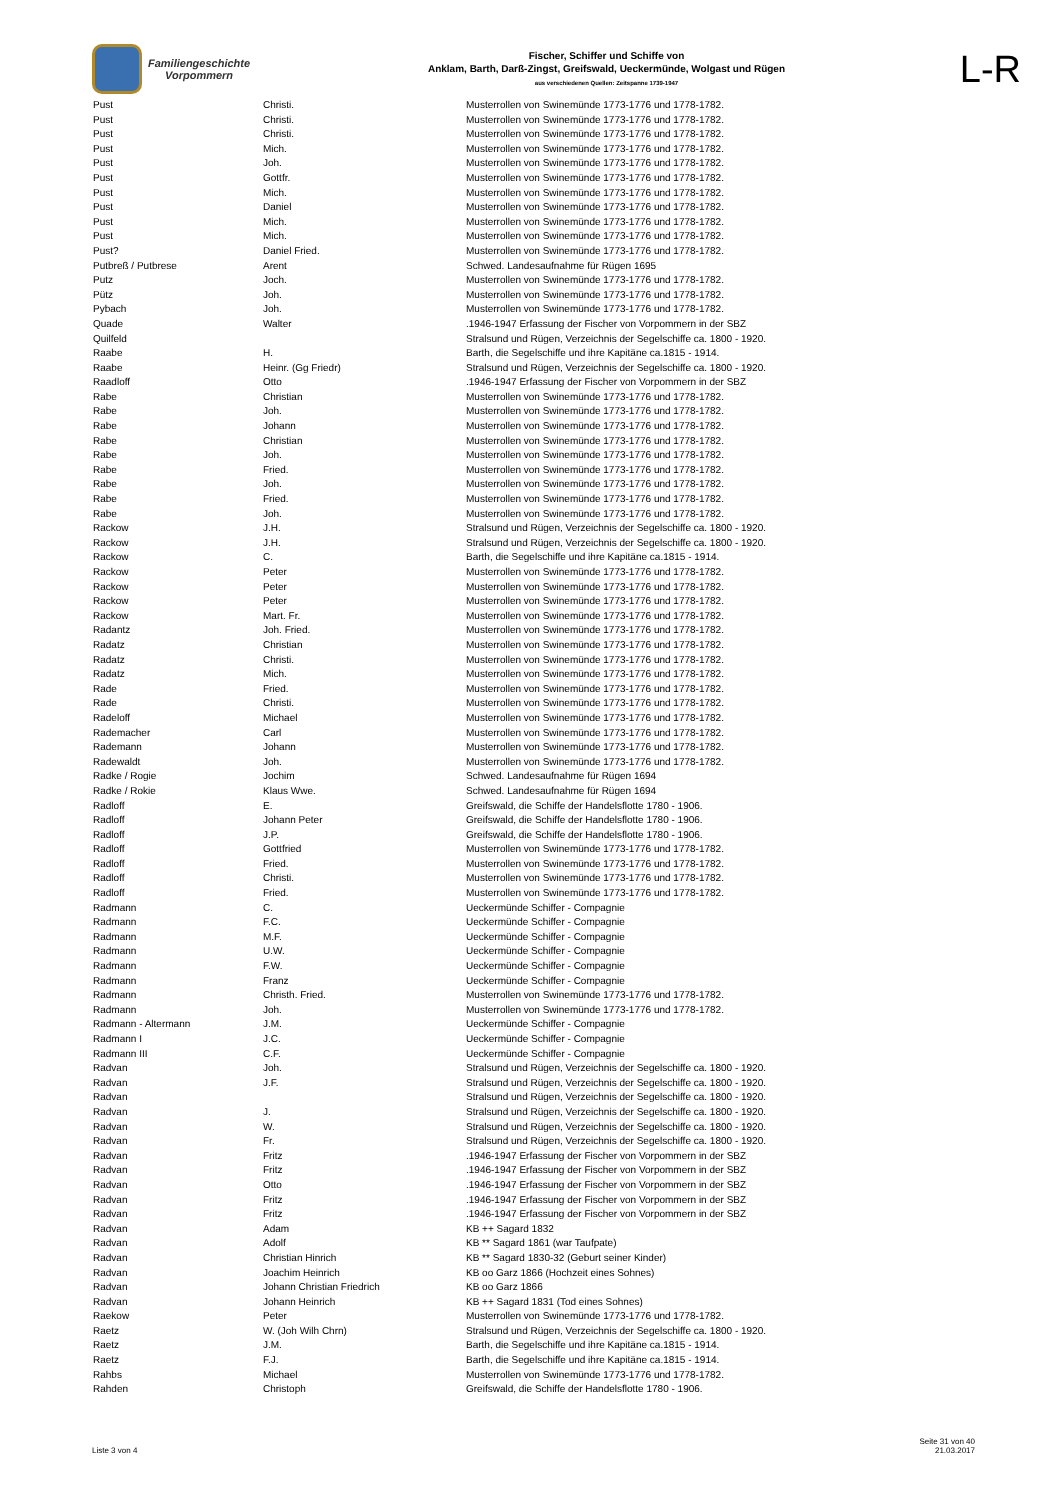Familiengeschichte
Vorpommern
Fischer, Schiffer und Schiffe von
Anklam, Barth, Darß-Zingst, Greifswald, Ueckermünde, Wolgast und Rügen
aus verschiedenen Quellen: Zeitspanne 1739-1947
L-R
| Pust | Christi. | Musterrollen von Swinemünde 1773-1776 und 1778-1782. |
| Pust | Christi. | Musterrollen von Swinemünde 1773-1776 und 1778-1782. |
| Pust | Christi. | Musterrollen von Swinemünde 1773-1776 und 1778-1782. |
| Pust | Mich. | Musterrollen von Swinemünde 1773-1776 und 1778-1782. |
| Pust | Joh. | Musterrollen von Swinemünde 1773-1776 und 1778-1782. |
| Pust | Gottfr. | Musterrollen von Swinemünde 1773-1776 und 1778-1782. |
| Pust | Mich. | Musterrollen von Swinemünde 1773-1776 und 1778-1782. |
| Pust | Daniel | Musterrollen von Swinemünde 1773-1776 und 1778-1782. |
| Pust | Mich. | Musterrollen von Swinemünde 1773-1776 und 1778-1782. |
| Pust | Mich. | Musterrollen von Swinemünde 1773-1776 und 1778-1782. |
| Pust? | Daniel Fried. | Musterrollen von Swinemünde 1773-1776 und 1778-1782. |
| Putbreß / Putbrese | Arent | Schwed. Landesaufnahme für Rügen 1695 |
| Putz | Joch. | Musterrollen von Swinemünde 1773-1776 und 1778-1782. |
| Pütz | Joh. | Musterrollen von Swinemünde 1773-1776 und 1778-1782. |
| Pybach | Joh. | Musterrollen von Swinemünde 1773-1776 und 1778-1782. |
| Quade | Walter | .1946-1947 Erfassung der Fischer von Vorpommern in der SBZ |
| Quilfeld | | Stralsund und Rügen, Verzeichnis der Segelschiffe ca. 1800 - 1920. |
| Raabe | H. | Barth, die Segelschiffe und ihre Kapitäne ca.1815 - 1914. |
| Raabe | Heinr. (Gg Friedr) | Stralsund und Rügen, Verzeichnis der Segelschiffe ca. 1800 - 1920. |
| Raadloff | Otto | .1946-1947 Erfassung der Fischer von Vorpommern in der SBZ |
| Rabe | Christian | Musterrollen von Swinemünde 1773-1776 und 1778-1782. |
| Rabe | Joh. | Musterrollen von Swinemünde 1773-1776 und 1778-1782. |
| Rabe | Johann | Musterrollen von Swinemünde 1773-1776 und 1778-1782. |
| Rabe | Christian | Musterrollen von Swinemünde 1773-1776 und 1778-1782. |
| Rabe | Joh. | Musterrollen von Swinemünde 1773-1776 und 1778-1782. |
| Rabe | Fried. | Musterrollen von Swinemünde 1773-1776 und 1778-1782. |
| Rabe | Joh. | Musterrollen von Swinemünde 1773-1776 und 1778-1782. |
| Rabe | Fried. | Musterrollen von Swinemünde 1773-1776 und 1778-1782. |
| Rabe | Joh. | Musterrollen von Swinemünde 1773-1776 und 1778-1782. |
| Rackow | J.H. | Stralsund und Rügen, Verzeichnis der Segelschiffe ca. 1800 - 1920. |
| Rackow | J.H. | Stralsund und Rügen, Verzeichnis der Segelschiffe ca. 1800 - 1920. |
| Rackow | C. | Barth, die Segelschiffe und ihre Kapitäne ca.1815 - 1914. |
| Rackow | Peter | Musterrollen von Swinemünde 1773-1776 und 1778-1782. |
| Rackow | Peter | Musterrollen von Swinemünde 1773-1776 und 1778-1782. |
| Rackow | Peter | Musterrollen von Swinemünde 1773-1776 und 1778-1782. |
| Rackow | Mart. Fr. | Musterrollen von Swinemünde 1773-1776 und 1778-1782. |
| Radantz | Joh. Fried. | Musterrollen von Swinemünde 1773-1776 und 1778-1782. |
| Radatz | Christian | Musterrollen von Swinemünde 1773-1776 und 1778-1782. |
| Radatz | Christi. | Musterrollen von Swinemünde 1773-1776 und 1778-1782. |
| Radatz | Mich. | Musterrollen von Swinemünde 1773-1776 und 1778-1782. |
| Rade | Fried. | Musterrollen von Swinemünde 1773-1776 und 1778-1782. |
| Rade | Christi. | Musterrollen von Swinemünde 1773-1776 und 1778-1782. |
| Radeloff | Michael | Musterrollen von Swinemünde 1773-1776 und 1778-1782. |
| Rademacher | Carl | Musterrollen von Swinemünde 1773-1776 und 1778-1782. |
| Rademann | Johann | Musterrollen von Swinemünde 1773-1776 und 1778-1782. |
| Radewaldt | Joh. | Musterrollen von Swinemünde 1773-1776 und 1778-1782. |
| Radke / Rogie | Jochim | Schwed. Landesaufnahme für Rügen 1694 |
| Radke / Rokie | Klaus Wwe. | Schwed. Landesaufnahme für Rügen 1694 |
| Radloff | E. | Greifswald, die Schiffe der Handelsflotte 1780 - 1906. |
| Radloff | Johann Peter | Greifswald, die Schiffe der Handelsflotte 1780 - 1906. |
| Radloff | J.P. | Greifswald, die Schiffe der Handelsflotte 1780 - 1906. |
| Radloff | Gottfried | Musterrollen von Swinemünde 1773-1776 und 1778-1782. |
| Radloff | Fried. | Musterrollen von Swinemünde 1773-1776 und 1778-1782. |
| Radloff | Christi. | Musterrollen von Swinemünde 1773-1776 und 1778-1782. |
| Radloff | Fried. | Musterrollen von Swinemünde 1773-1776 und 1778-1782. |
| Radmann | C. | Ueckermünde Schiffer - Compagnie |
| Radmann | F.C. | Ueckermünde Schiffer - Compagnie |
| Radmann | M.F. | Ueckermünde Schiffer - Compagnie |
| Radmann | U.W. | Ueckermünde Schiffer - Compagnie |
| Radmann | F.W. | Ueckermünde Schiffer - Compagnie |
| Radmann | Franz | Ueckermünde Schiffer - Compagnie |
| Radmann | Christh. Fried. | Musterrollen von Swinemünde 1773-1776 und 1778-1782. |
| Radmann | Joh. | Musterrollen von Swinemünde 1773-1776 und 1778-1782. |
| Radmann - Altermann | J.M. | Ueckermünde Schiffer - Compagnie |
| Radmann I | J.C. | Ueckermünde Schiffer - Compagnie |
| Radmann III | C.F. | Ueckermünde Schiffer - Compagnie |
| Radvan | Joh. | Stralsund und Rügen, Verzeichnis der Segelschiffe ca. 1800 - 1920. |
| Radvan | J.F. | Stralsund und Rügen, Verzeichnis der Segelschiffe ca. 1800 - 1920. |
| Radvan | | Stralsund und Rügen, Verzeichnis der Segelschiffe ca. 1800 - 1920. |
| Radvan | J. | Stralsund und Rügen, Verzeichnis der Segelschiffe ca. 1800 - 1920. |
| Radvan | W. | Stralsund und Rügen, Verzeichnis der Segelschiffe ca. 1800 - 1920. |
| Radvan | Fr. | Stralsund und Rügen, Verzeichnis der Segelschiffe ca. 1800 - 1920. |
| Radvan | Fritz | .1946-1947 Erfassung der Fischer von Vorpommern in der SBZ |
| Radvan | Fritz | .1946-1947 Erfassung der Fischer von Vorpommern in der SBZ |
| Radvan | Otto | .1946-1947 Erfassung der Fischer von Vorpommern in der SBZ |
| Radvan | Fritz | .1946-1947 Erfassung der Fischer von Vorpommern in der SBZ |
| Radvan | Fritz | .1946-1947 Erfassung der Fischer von Vorpommern in der SBZ |
| Radvan | Adam | KB ++ Sagard 1832 |
| Radvan | Adolf | KB ** Sagard 1861 (war Taufpate) |
| Radvan | Christian Hinrich | KB ** Sagard 1830-32 (Geburt seiner Kinder) |
| Radvan | Joachim Heinrich | KB oo Garz 1866 (Hochzeit eines Sohnes) |
| Radvan | Johann Christian Friedrich | KB oo Garz 1866 |
| Radvan | Johann Heinrich | KB ++ Sagard 1831 (Tod eines Sohnes) |
| Raekow | Peter | Musterrollen von Swinemünde 1773-1776 und 1778-1782. |
| Raetz | W. (Joh Wilh Chrn) | Stralsund und Rügen, Verzeichnis der Segelschiffe ca. 1800 - 1920. |
| Raetz | J.M. | Barth, die Segelschiffe und ihre Kapitäne ca.1815 - 1914. |
| Raetz | F.J. | Barth, die Segelschiffe und ihre Kapitäne ca.1815 - 1914. |
| Rahbs | Michael | Musterrollen von Swinemünde 1773-1776 und 1778-1782. |
| Rahden | Christoph | Greifswald, die Schiffe der Handelsflotte 1780 - 1906. |
Liste 3 von 4
Seite 31 von 40
21.03.2017